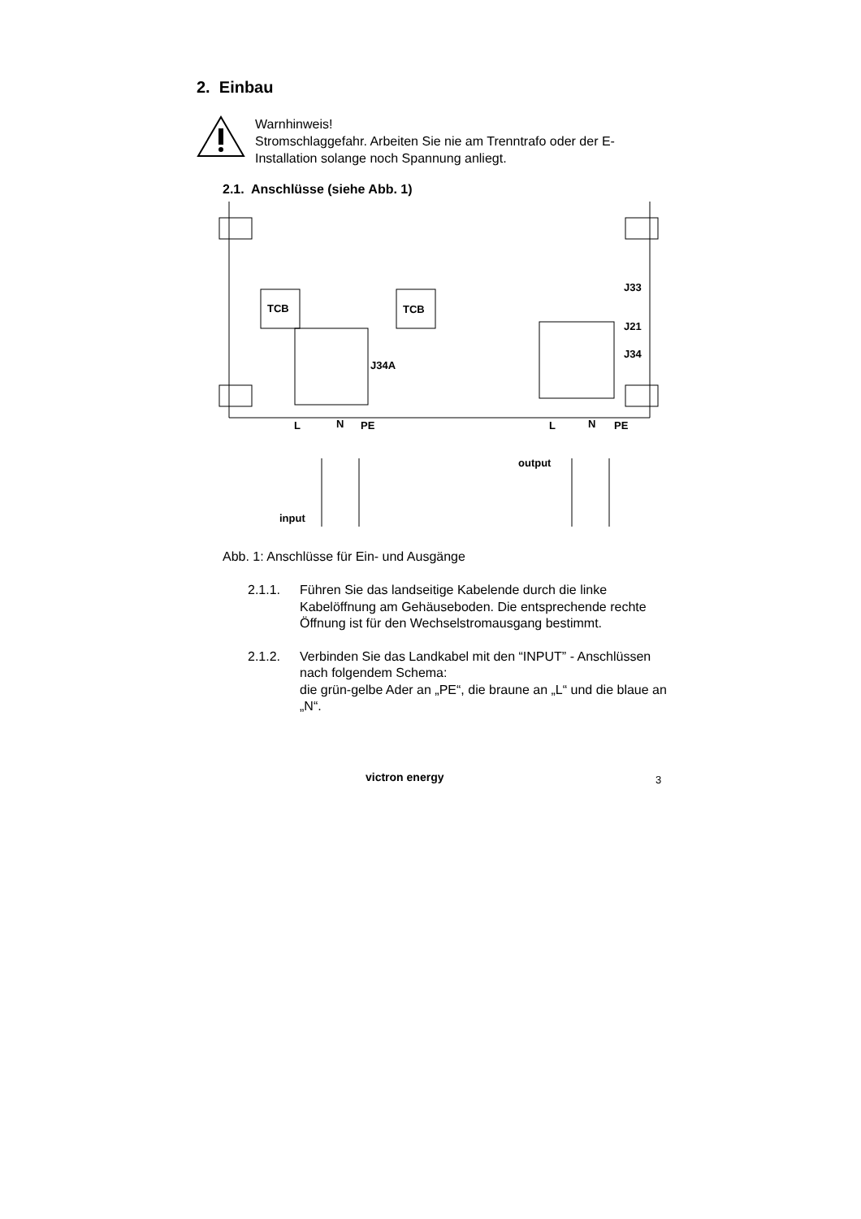2. Einbau
Warnhinweis!
Stromschlaggefahr. Arbeiten Sie nie am Trenntrafo oder der E-
Installation solange noch Spannung anliegt.
2.1. Anschlüsse (siehe Abb. 1)
TCB
TCB
J34A
J33
J21
J34
L
N
PE
L
N
PE
input
output
Abb. 1: Anschlüsse für Ein- und Ausgänge
2.1.1. Führen Sie das landseitige Kabelende durch die linke Kabelöffnung am Gehäuseboden. Die entsprechende rechte Öffnung ist für den Wechselstromausgang bestimmt.
2.1.2. Verbinden Sie das Landkabel mit den “INPUT” - Anschlüssen nach folgendem Schema:
die grün-gelbe Ader an „PE“, die braune an „L“ und die blaue an „N“.
victron energy 3